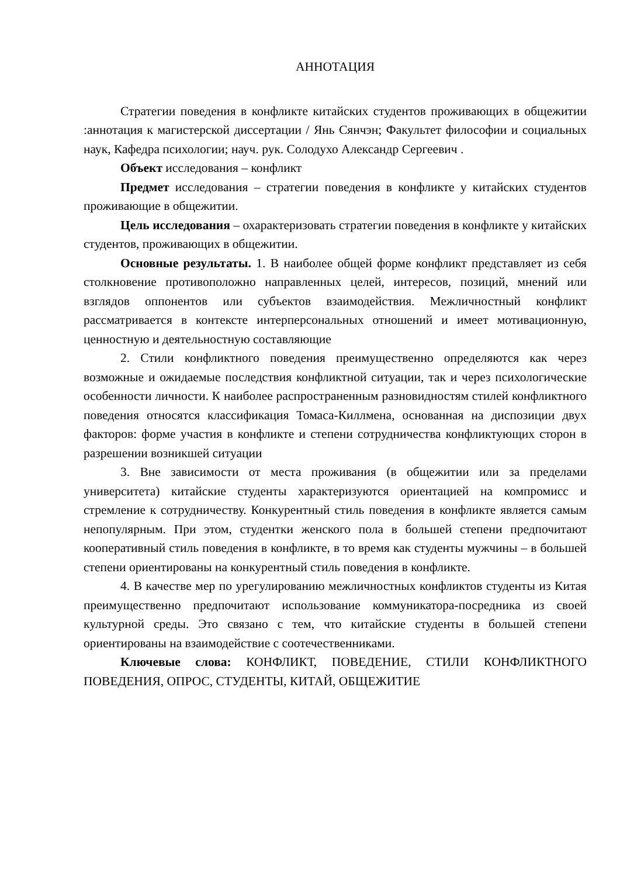АННОТАЦИЯ
Стратегии поведения в конфликте китайских студентов проживающих в общежитии :аннотация к магистерской диссертации / Янь Сянчэн; Факультет философии и социальных наук, Кафедра психологии; науч. рук. Солодухо Александр Сергеевич .
Объект исследования – конфликт
Предмет исследования – стратегии поведения в конфликте у китайских студентов проживающие в общежитии.
Цель исследования – охарактеризовать стратегии поведения в конфликте у китайских студентов, проживающих в общежитии.
Основные результаты. 1. В наиболее общей форме конфликт представляет из себя столкновение противоположно направленных целей, интересов, позиций, мнений или взглядов оппонентов или субъектов взаимодействия. Межличностный конфликт рассматривается в контексте интерперсональных отношений и имеет мотивационную, ценностную и деятельностную составляющие
2. Стили конфликтного поведения преимущественно определяются как через возможные и ожидаемые последствия конфликтной ситуации, так и через психологические особенности личности. К наиболее распространенным разновидностям стилей конфликтного поведения относятся классификация Томаса-Киллмена, основанная на диспозиции двух факторов: форме участия в конфликте и степени сотрудничества конфликтующих сторон в разрешении возникшей ситуации
3. Вне зависимости от места проживания (в общежитии или за пределами университета) китайские студенты характеризуются ориентацией на компромисс и стремление к сотрудничеству. Конкурентный стиль поведения в конфликте является самым непопулярным. При этом, студентки женского пола в большей степени предпочитают кооперативный стиль поведения в конфликте, в то время как студенты мужчины – в большей степени ориентированы на конкурентный стиль поведения в конфликте.
4. В качестве мер по урегулированию межличностных конфликтов студенты из Китая преимущественно предпочитают использование коммуникатора-посредника из своей культурной среды. Это связано с тем, что китайские студенты в большей степени ориентированы на взаимодействие с соотечественниками.
Ключевые слова: КОНФЛИКТ, ПОВЕДЕНИЕ, СТИЛИ КОНФЛИКТНОГО ПОВЕДЕНИЯ, ОПРОС, СТУДЕНТЫ, КИТАЙ, ОБЩЕЖИТИЕ